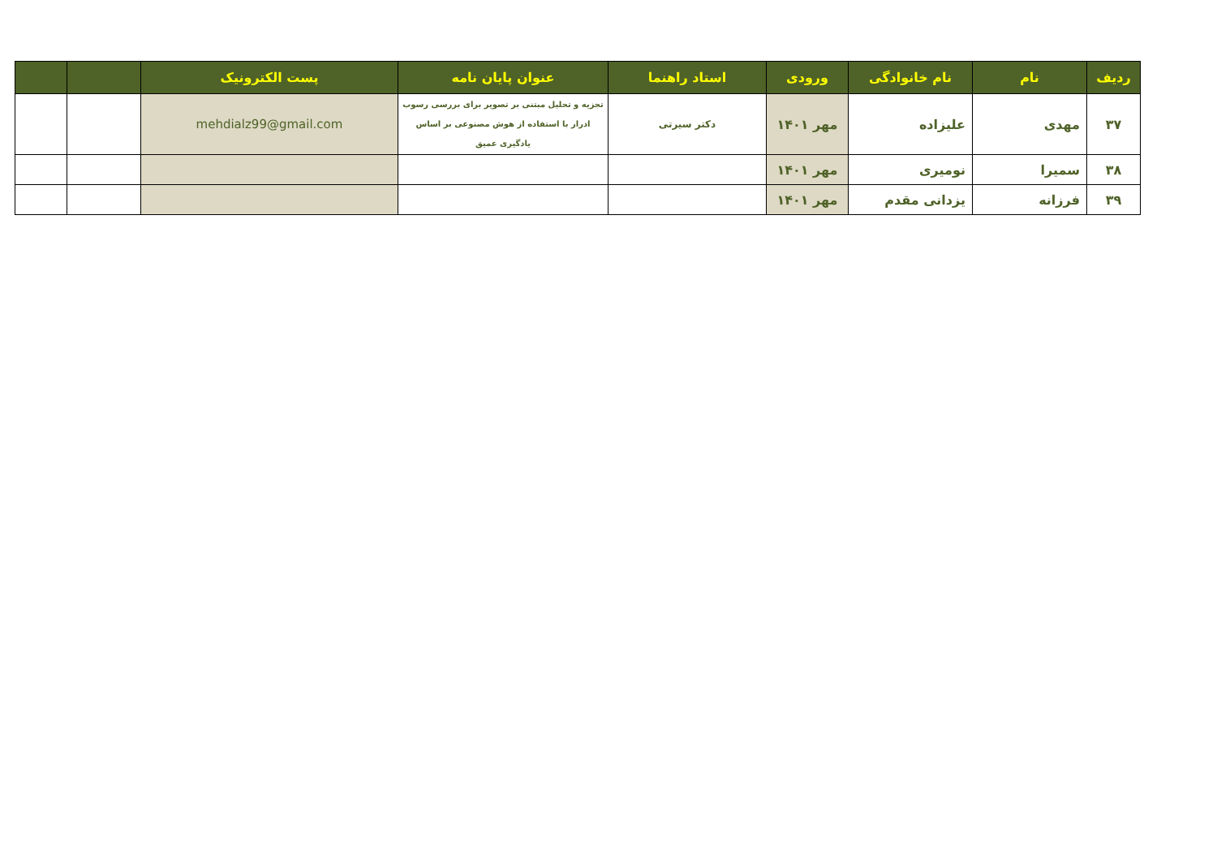| ردیف | نام | نام خانوادگی | ورودی | استاد راهنما | عنوان پایان نامه | پست الکترونیک | | |
| --- | --- | --- | --- | --- | --- | --- | --- | --- |
| ۳۷ | مهدی | علیزاده | مهر ۱۴۰۱ | دکتر سیرتی | تجزیه و تحلیل مبتنی بر تصویر برای بررسی رسوب ادرار با استفاده از هوش مصنوعی بر اساس یادگیری عمیق | mehdialz99@gmail.com | | |
| ۳۸ | سمیرا | نومیری | مهر ۱۴۰۱ | | | | | |
| ۳۹ | فرزانه | یزدانی مقدم | مهر ۱۴۰۱ | | | | | |